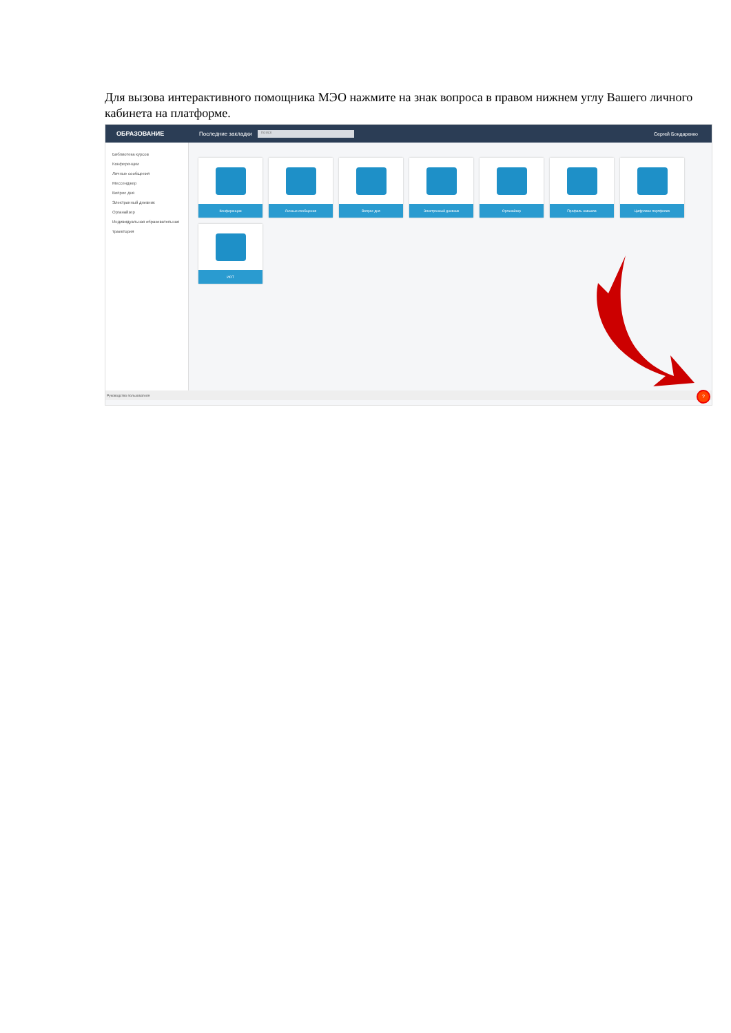Для вызова интерактивного помощника МЭО нажмите на знак вопроса в правом нижнем углу Вашего личного кабинета на платформе.
ОБРАЗОВАНИЕ Последние закладки поиск Сергей Бондаренко
Библиотека курсов
Конференции
Личные сообщения
Мессенджер
Вопрос дня
Электронный дневник
Органайзер
Индивидуальная образовательная траектория
Конференции
Личные сообщения
Вопрос дня
Электронный дневник
Органайзер
Профиль навыков
Цифровое портфолио
ИОТ
Руководство пользователя
?